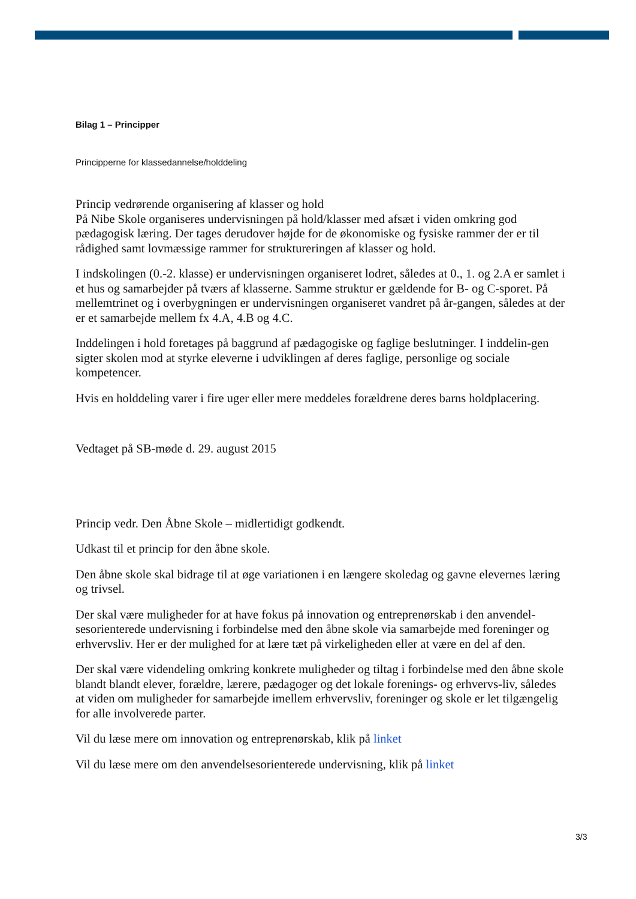Bilag 1 – Principper
Principperne for klassedannelse/holddeling
Princip vedrørende organisering af klasser og hold
På Nibe Skole organiseres undervisningen på hold/klasser med afsæt i viden omkring god pædagogisk læring. Der tages derudover højde for de økonomiske og fysiske rammer der er til rådighed samt lovmæssige rammer for struktureringen af klasser og hold.
I indskolingen (0.-2. klasse) er undervisningen organiseret lodret, således at 0., 1. og 2.A er samlet i et hus og samarbejder på tværs af klasserne. Samme struktur er gældende for B- og C-sporet. På mellemtrinet og i overbygningen er undervisningen organiseret vandret på år-gangen, således at der er et samarbejde mellem fx 4.A, 4.B og 4.C.
Inddelingen i hold foretages på baggrund af pædagogiske og faglige beslutninger. I inddelin-gen sigter skolen mod at styrke eleverne i udviklingen af deres faglige, personlige og sociale kompetencer.
Hvis en holddeling varer i fire uger eller mere meddeles forældrene deres barns holdplacering.
Vedtaget på SB-møde d. 29. august 2015
Princip vedr. Den Åbne Skole – midlertidigt godkendt.
Udkast til et princip for den åbne skole.
Den åbne skole skal bidrage til at øge variationen i en længere skoledag og gavne elevernes læring og trivsel.
Der skal være muligheder for at have fokus på innovation og entreprenørskab i den anvendel-sesorienterede undervisning i forbindelse med den åbne skole via samarbejde med foreninger og erhvervsliv. Her er der mulighed for at lære tæt på virkeligheden eller at være en del af den.
Der skal være videndeling omkring konkrete muligheder og tiltag i forbindelse med den åbne skole blandt blandt elever, forældre, lærere, pædagoger og det lokale forenings- og erhvervs-liv, således at viden om muligheder for samarbejde imellem erhvervsliv, foreninger og skole er let tilgængelig for alle involverede parter.
Vil du læse mere om innovation og entreprenørskab, klik på linket
Vil du læse mere om den anvendelsesorienterede undervisning, klik på linket
3/3